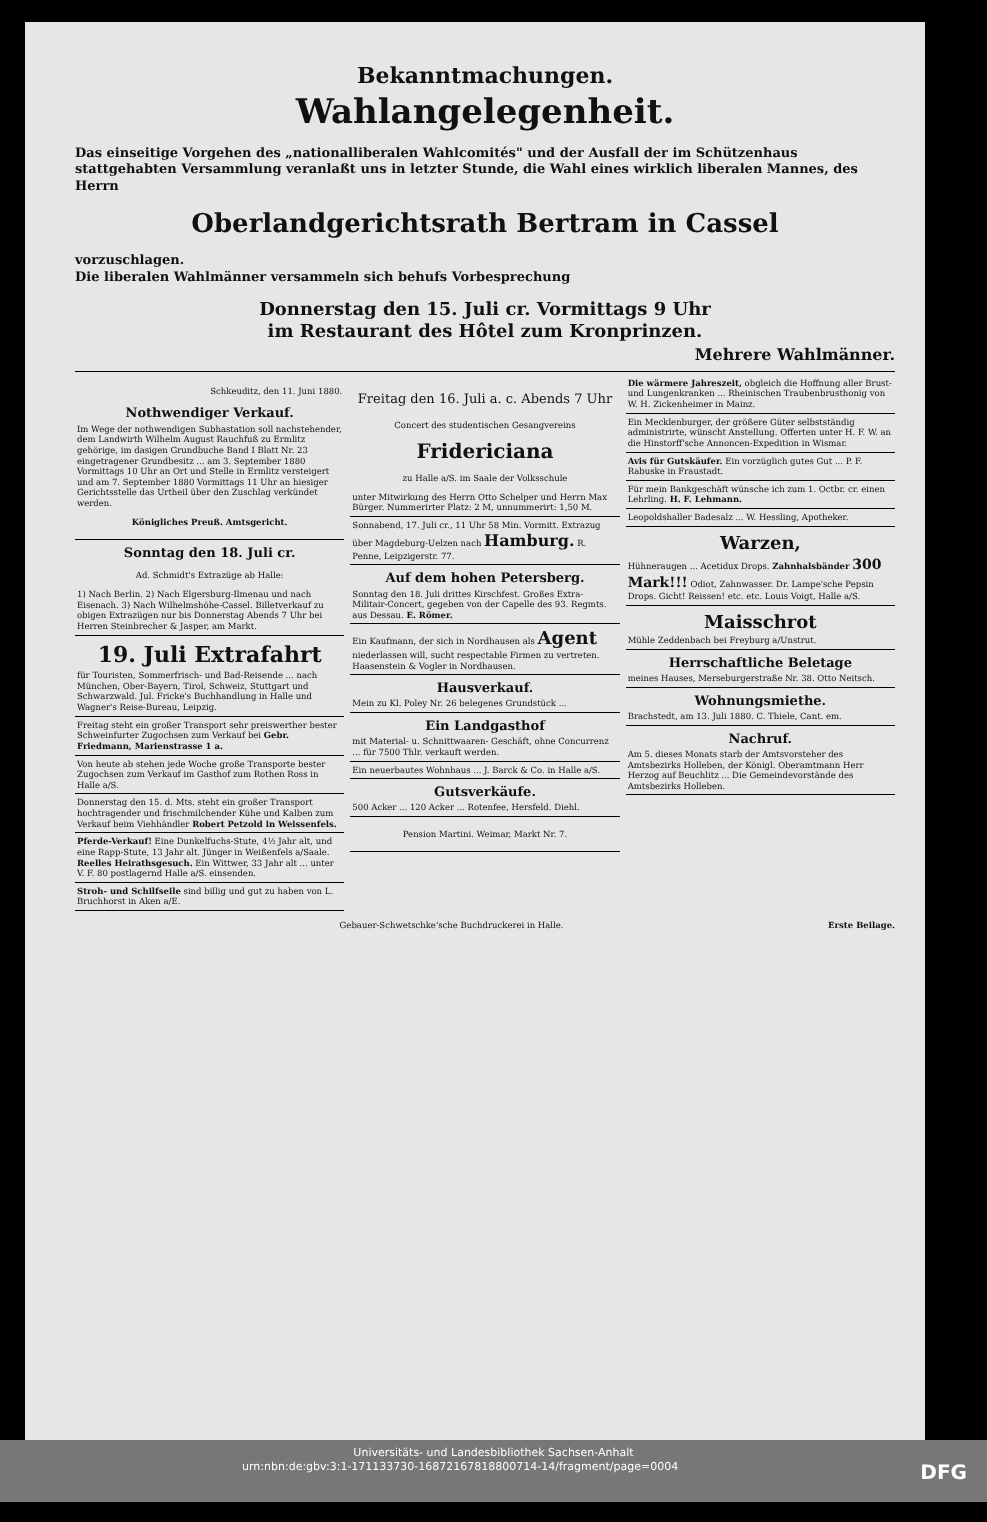Bekanntmachungen.
Wahlangelegenheit.
Das einseitige Vorgehen des „nationalliberalen Wahlcomités" und der Ausfall der im Schützenhaus stattgehabten Versammlung veranlaßt uns in letzter Stunde, die Wahl eines wirklich liberalen Mannes, des Herrn
Oberlandgerichtsrath Bertram in Cassel
vorzuschlagen.
Die liberalen Wahlmänner versammeln sich behufs Vorbesprechung
Donnerstag den 15. Juli cr. Vormittags 9 Uhr
im Restaurant des Hôtel zum Kronprinzen.
Mehrere Wahlmänner.
Schkeuditz, den 11. Juni 1880.
Nothwendiger Verkauf.
Im Wege der nothwendigen Subhastation soll nachstehender, dem Landwirth Wilhelm August Rauchfuß zu Ermlitz gehörige, im dasigen Grundbuche Band I Blatt Nr. 23 eingetragener Grundbesitz ... am 3. September 1880 Vormittags 10 Uhr an Ort und Stelle in Ermlitz versteigert und am 7. September 1880 Vormittags 11 Uhr an hiesiger Gerichtsstelle das Urtheil über den Zuschlag verkündet werden.
Königliches Preuß. Amtsgericht.
Sonntag den 18. Juli cr.
Ad. Schmidt's Extrazüge ab Halle:
1) Nach Berlin. 2) Nach Elgersburg-Ilmenau und nach Eisenach. 3) Nach Wilhelmshöhe-Cassel. Billetverkauf zu obigen Extrazügen nur bis Donnerstag Abends 7 Uhr bei Herren Steinbrecher & Jasper, am Markt.
19. Juli Extrafahrt
für Touristen, Sommerfrisch- und Bad-Reisende ... nach München, Ober-Bayern, Tirol, Schweiz, Stuttgart und Schwarzwald. Jul. Fricke's Buchhandlung in Halle und Wagner's Reise-Bureau, Leipzig.
Freitag steht ein großer Transport sehr preiswerther bester Schweinfurter Zugochsen zum Verkauf bei Gebr. Friedmann, Marienstrasse 1 a.
Von heute ab stehen jede Woche große Transporte bester Zugochsen zum Verkauf im Gasthof zum Rothen Ross in Halle a/S.
Donnerstag den 15. d. Mts. steht ein großer Transport hochtragender und frischmilchender Kühe und Kalben zum Verkauf beim Viehhändler Robert Petzold in Weissenfels.
Pferde-Verkauf! Eine Dunkelfuchs-Stute, 4½ Jahr alt, und eine Rapp-Stute, 13 Jahr alt. Jünger in Weißenfels a/Saale.
Reelles Heirathsgesuch. Ein Wittwer, 33 Jahr alt ... unter V. F. 80 postlagernd Halle a/S. einsenden.
Stroh- und Schilfseile sind billig und gut zu haben von L. Bruchhorst in Aken a/E.
Freitag den 16. Juli a. c. Abends 7 Uhr
Concert des studentischen Gesangvereins
Fridericiana
zu Halle a/S. im Saale der Volksschule
unter Mitwirkung des Herrn Otto Schelper und Herrn Max Bürger. Nummerirter Platz: 2 M, unnummerirt: 1,50 M.
Sonnabend, 17. Juli cr., 11 Uhr 58 Min. Vormitt. Extrazug über Magdeburg-Uelzen nach Hamburg. R. Penne, Leipzigerstr. 77.
Auf dem hohen Petersberg.
Sonntag den 18. Juli drittes Kirschfest. Großes Extra-Militair-Concert, gegeben von der Capelle des 93. Regmts. aus Dessau. E. Römer.
Ein Kaufmann, der sich in Nordhausen als Agent niederlassen will, sucht respectable Firmen zu vertreten. Haasenstein & Vogler in Nordhausen.
Hausverkauf.
Mein zu Kl. Poley Nr. 26 belegenes Grundstück ...
Ein Landgasthof
mit Material- u. Schnittwaaren- Geschäft, ohne Concurrenz ... für 7500 Thlr. verkauft werden.
Ein neuerbautes Wohnhaus ... J. Barck & Co. in Halle a/S.
Gutsverkäufe.
500 Acker ... 120 Acker ... Rotenfee, Hersfeld. Diehl.
Pension Martini. Weimar, Markt Nr. 7.
Die wärmere Jahreszeit, obgleich die Hoffnung aller Brust- und Lungenkranken ... Rheinischen Traubenbrusthonig von W. H. Zickenheimer in Mainz.
Ein Mecklenburger, der größere Güter selbstständig administrirte, wünscht Anstellung. Offerten unter H. F. W. an die Hinstorff'sche Annoncen-Expedition in Wismar.
Avis für Gutskäufer. Ein vorzüglich gutes Gut ... P. F. Rabuske in Fraustadt.
Für mein Bankgeschäft wünsche ich zum 1. Octbr. cr. einen Lehrling. H. F. Lehmann.
Leopoldshaller Badesalz ... W. Hessling, Apotheker.
Warzen,
Hühneraugen ... Acetidux Drops. Zahnhalsbänder 300 Mark!!! Odiot, Zahnwasser. Dr. Lampe'sche Pepsin Drops. Gicht! Reissen! etc. etc. Louis Voigt, Halle a/S.
Maisschrot
Mühle Zeddenbach bei Freyburg a/Unstrut.
Herrschaftliche Beletage
meines Hauses, Merseburgerstraße Nr. 38. Otto Neitsch.
Wohnungsmiethe.
Brachstedt, am 13. Juli 1880. C. Thiele, Cant. em.
Nachruf.
Am 5. dieses Monats starb der Amtsvorsteher des Amtsbezirks Holleben, der Königl. Oberamtmann Herr Herzog auf Beuchlitz ... Die Gemeindevorstände des Amtsbezirks Holleben.
Gebauer-Schwetschke'sche Buchdruckerei in Halle. Erste Beilage.
Universitäts- und Landesbibliothek Sachsen-Anhalt
urn:nbn:de:gbv:3:1-171133730-16872167818800714-14/fragment/page=0004 DFG